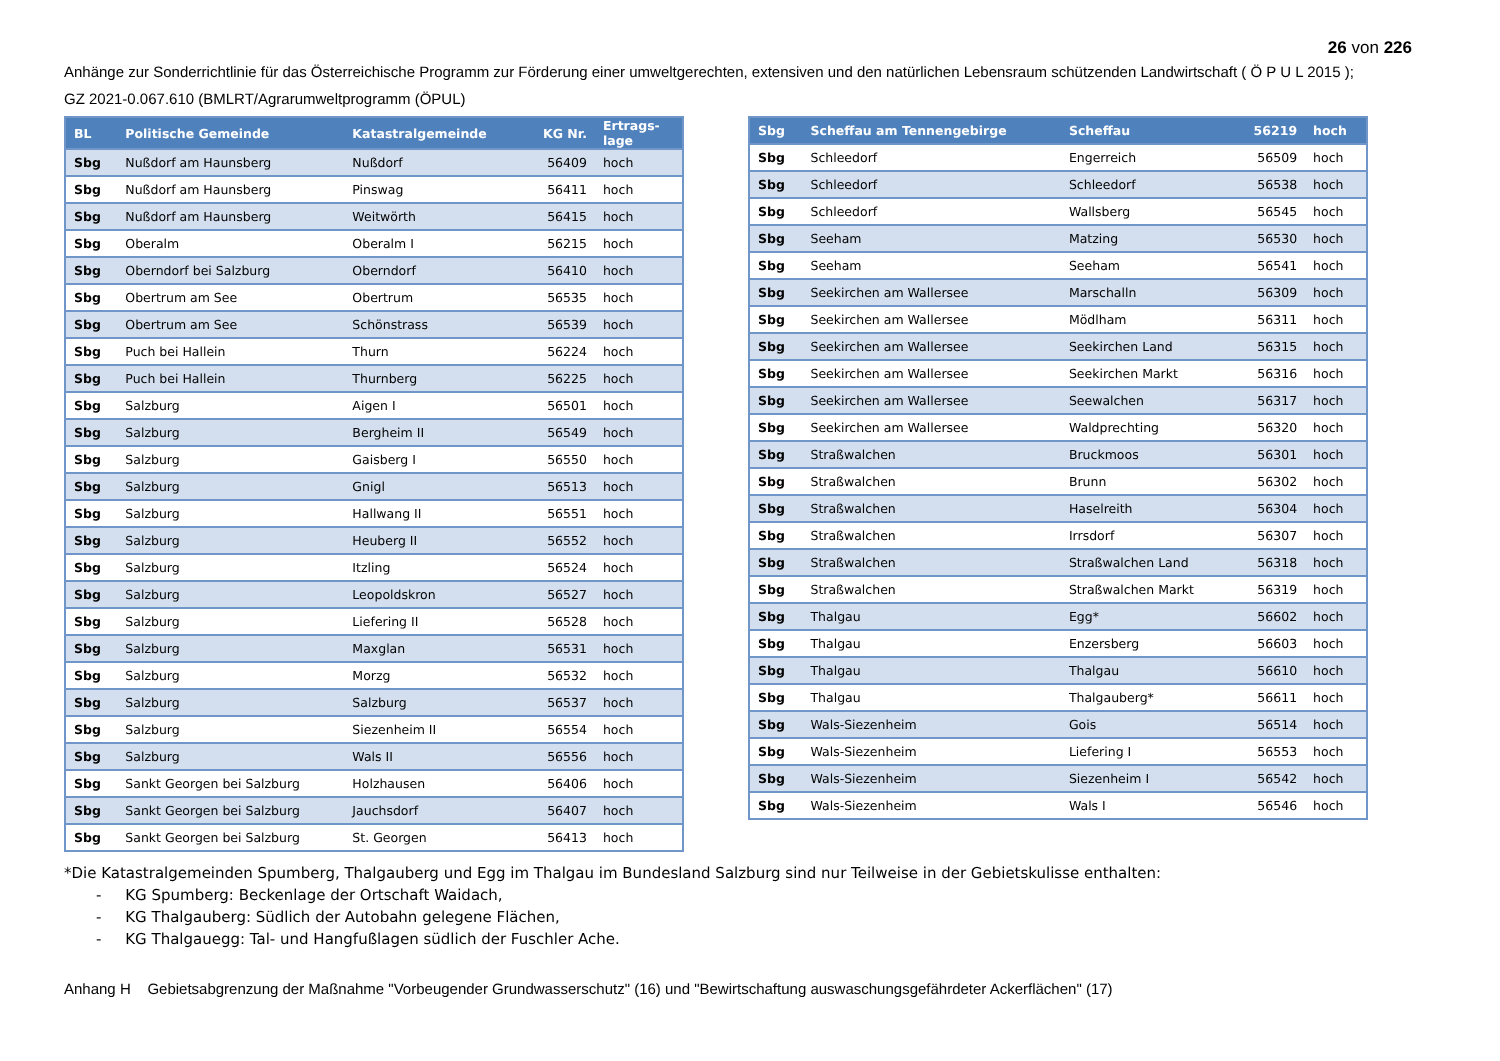26 von 226
Anhänge zur Sonderrichtlinie für das Österreichische Programm zur Förderung einer umweltgerechten, extensiven und den natürlichen Lebensraum schützenden Landwirtschaft ( Ö P U L 2015 );
GZ 2021-0.067.610 (BMLRT/Agrarumweltprogramm (ÖPUL)
| BL | Politische Gemeinde | Katastralgemeinde | KG Nr. | Ertrags- lage |
| --- | --- | --- | --- | --- |
| Sbg | Nußdorf am Haunsberg | Nußdorf | 56409 | hoch |
| Sbg | Nußdorf am Haunsberg | Pinswag | 56411 | hoch |
| Sbg | Nußdorf am Haunsberg | Weitwörth | 56415 | hoch |
| Sbg | Oberalm | Oberalm I | 56215 | hoch |
| Sbg | Oberndorf bei Salzburg | Oberndorf | 56410 | hoch |
| Sbg | Obertrum am See | Obertrum | 56535 | hoch |
| Sbg | Obertrum am See | Schönstrass | 56539 | hoch |
| Sbg | Puch bei Hallein | Thurn | 56224 | hoch |
| Sbg | Puch bei Hallein | Thurnberg | 56225 | hoch |
| Sbg | Salzburg | Aigen I | 56501 | hoch |
| Sbg | Salzburg | Bergheim II | 56549 | hoch |
| Sbg | Salzburg | Gaisberg I | 56550 | hoch |
| Sbg | Salzburg | Gnigl | 56513 | hoch |
| Sbg | Salzburg | Hallwang II | 56551 | hoch |
| Sbg | Salzburg | Heuberg II | 56552 | hoch |
| Sbg | Salzburg | Itzling | 56524 | hoch |
| Sbg | Salzburg | Leopoldskron | 56527 | hoch |
| Sbg | Salzburg | Liefering II | 56528 | hoch |
| Sbg | Salzburg | Maxglan | 56531 | hoch |
| Sbg | Salzburg | Morzg | 56532 | hoch |
| Sbg | Salzburg | Salzburg | 56537 | hoch |
| Sbg | Salzburg | Siezenheim II | 56554 | hoch |
| Sbg | Salzburg | Wals II | 56556 | hoch |
| Sbg | Sankt Georgen bei Salzburg | Holzhausen | 56406 | hoch |
| Sbg | Sankt Georgen bei Salzburg | Jauchsdorf | 56407 | hoch |
| Sbg | Sankt Georgen bei Salzburg | St. Georgen | 56413 | hoch |
| Sbg | Scheffau am Tennengebirge | Scheffau | 56219 | hoch |
| Sbg | Schleedorf | Engerreich | 56509 | hoch |
| Sbg | Schleedorf | Schleedorf | 56538 | hoch |
| Sbg | Schleedorf | Wallsberg | 56545 | hoch |
| Sbg | Seeham | Matzing | 56530 | hoch |
| Sbg | Seeham | Seeham | 56541 | hoch |
| Sbg | Seekirchen am Wallersee | Marschalln | 56309 | hoch |
| Sbg | Seekirchen am Wallersee | Mödlham | 56311 | hoch |
| Sbg | Seekirchen am Wallersee | Seekirchen Land | 56315 | hoch |
| Sbg | Seekirchen am Wallersee | Seekirchen Markt | 56316 | hoch |
| Sbg | Seekirchen am Wallersee | Seewalchen | 56317 | hoch |
| Sbg | Seekirchen am Wallersee | Waldprechting | 56320 | hoch |
| Sbg | Straßwalchen | Bruckmoos | 56301 | hoch |
| Sbg | Straßwalchen | Brunn | 56302 | hoch |
| Sbg | Straßwalchen | Haselreith | 56304 | hoch |
| Sbg | Straßwalchen | Irrsdorf | 56307 | hoch |
| Sbg | Straßwalchen | Straßwalchen Land | 56318 | hoch |
| Sbg | Straßwalchen | Straßwalchen Markt | 56319 | hoch |
| Sbg | Thalgau | Egg* | 56602 | hoch |
| Sbg | Thalgau | Enzersberg | 56603 | hoch |
| Sbg | Thalgau | Thalgau | 56610 | hoch |
| Sbg | Thalgau | Thalgauberg* | 56611 | hoch |
| Sbg | Wals-Siezenheim | Gois | 56514 | hoch |
| Sbg | Wals-Siezenheim | Liefering I | 56553 | hoch |
| Sbg | Wals-Siezenheim | Siezenheim I | 56542 | hoch |
| Sbg | Wals-Siezenheim | Wals I | 56546 | hoch |
*Die Katastralgemeinden Spumberg, Thalgauberg und Egg im Thalgau im Bundesland Salzburg sind nur Teilweise in der Gebietskulisse enthalten:
- KG Spumberg: Beckenlage der Ortschaft Waidach,
- KG Thalgauberg: Südlich der Autobahn gelegene Flächen,
- KG Thalgauegg: Tal- und Hangfußlagen südlich der Fuschler Ache.
Anhang H Gebietsabgrenzung der Maßnahme "Vorbeugender Grundwasserschutz" (16) und "Bewirtschaftung auswaschungsgefährdeter Ackerflächen" (17)